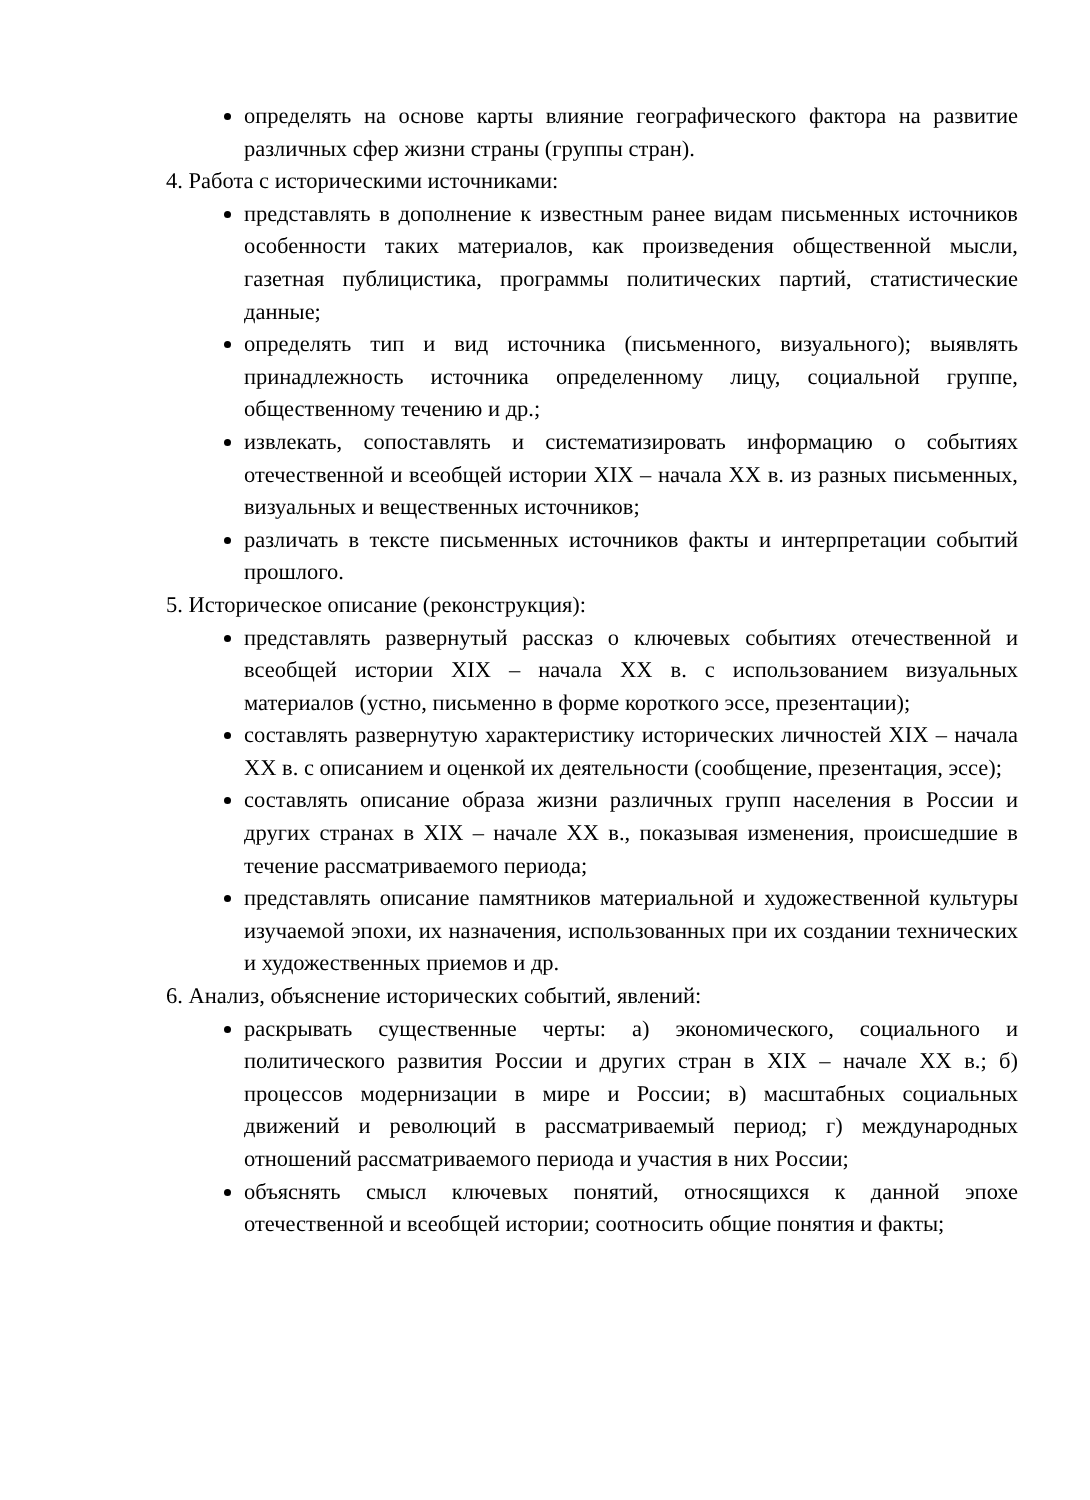определять на основе карты влияние географического фактора на развитие различных сфер жизни страны (группы стран).
4. Работа с историческими источниками:
представлять в дополнение к известным ранее видам письменных источников особенности таких материалов, как произведения общественной мысли, газетная публицистика, программы политических партий, статистические данные;
определять тип и вид источника (письменного, визуального); выявлять принадлежность источника определенному лицу, социальной группе, общественному течению и др.;
извлекать, сопоставлять и систематизировать информацию о событиях отечественной и всеобщей истории XIX – начала XX в. из разных письменных, визуальных и вещественных источников;
различать в тексте письменных источников факты и интерпретации событий прошлого.
5. Историческое описание (реконструкция):
представлять развернутый рассказ о ключевых событиях отечественной и всеобщей истории XIX – начала XX в. с использованием визуальных материалов (устно, письменно в форме короткого эссе, презентации);
составлять развернутую характеристику исторических личностей XIX – начала XX в. с описанием и оценкой их деятельности (сообщение, презентация, эссе);
составлять описание образа жизни различных групп населения в России и других странах в XIX – начале XX в., показывая изменения, происшедшие в течение рассматриваемого периода;
представлять описание памятников материальной и художественной культуры изучаемой эпохи, их назначения, использованных при их создании технических и художественных приемов и др.
6. Анализ, объяснение исторических событий, явлений:
раскрывать существенные черты: а) экономического, социального и политического развития России и других стран в XIX – начале XX в.; б) процессов модернизации в мире и России; в) масштабных социальных движений и революций в рассматриваемый период; г) международных отношений рассматриваемого периода и участия в них России;
объяснять смысл ключевых понятий, относящихся к данной эпохе отечественной и всеобщей истории; соотносить общие понятия и факты;